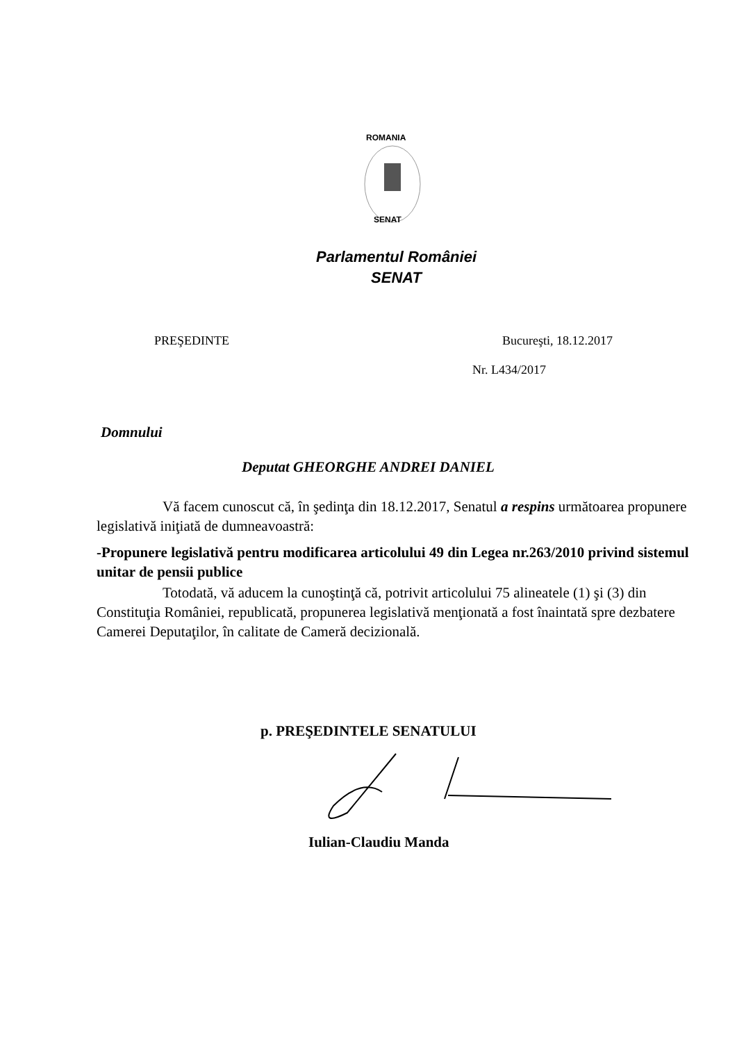ROMANIA
SENAT
Parlamentul României
SENAT
PREŞEDINTE Bucureşti, 18.12.2017
Nr. L434/2017
Domnului
Deputat GHEORGHE ANDREI DANIEL
Vă facem cunoscut că, în şedinţa din 18.12.2017, Senatul a respins următoarea propunere legislativă iniţiată de dumneavoastră:
-Propunere legislativă pentru modificarea articolului 49 din Legea nr.263/2010 privind sistemul unitar de pensii publice
Totodată, vă aducem la cunoştinţă că, potrivit articolului 75 alineatele (1) şi (3) din Constituţia României, republicată, propunerea legislativă menţionată a fost înaintată spre dezbatere Camerei Deputaţilor, în calitate de Cameră decizională.
p. PREŞEDINTELE SENATULUI
Iulian-Claudiu Manda